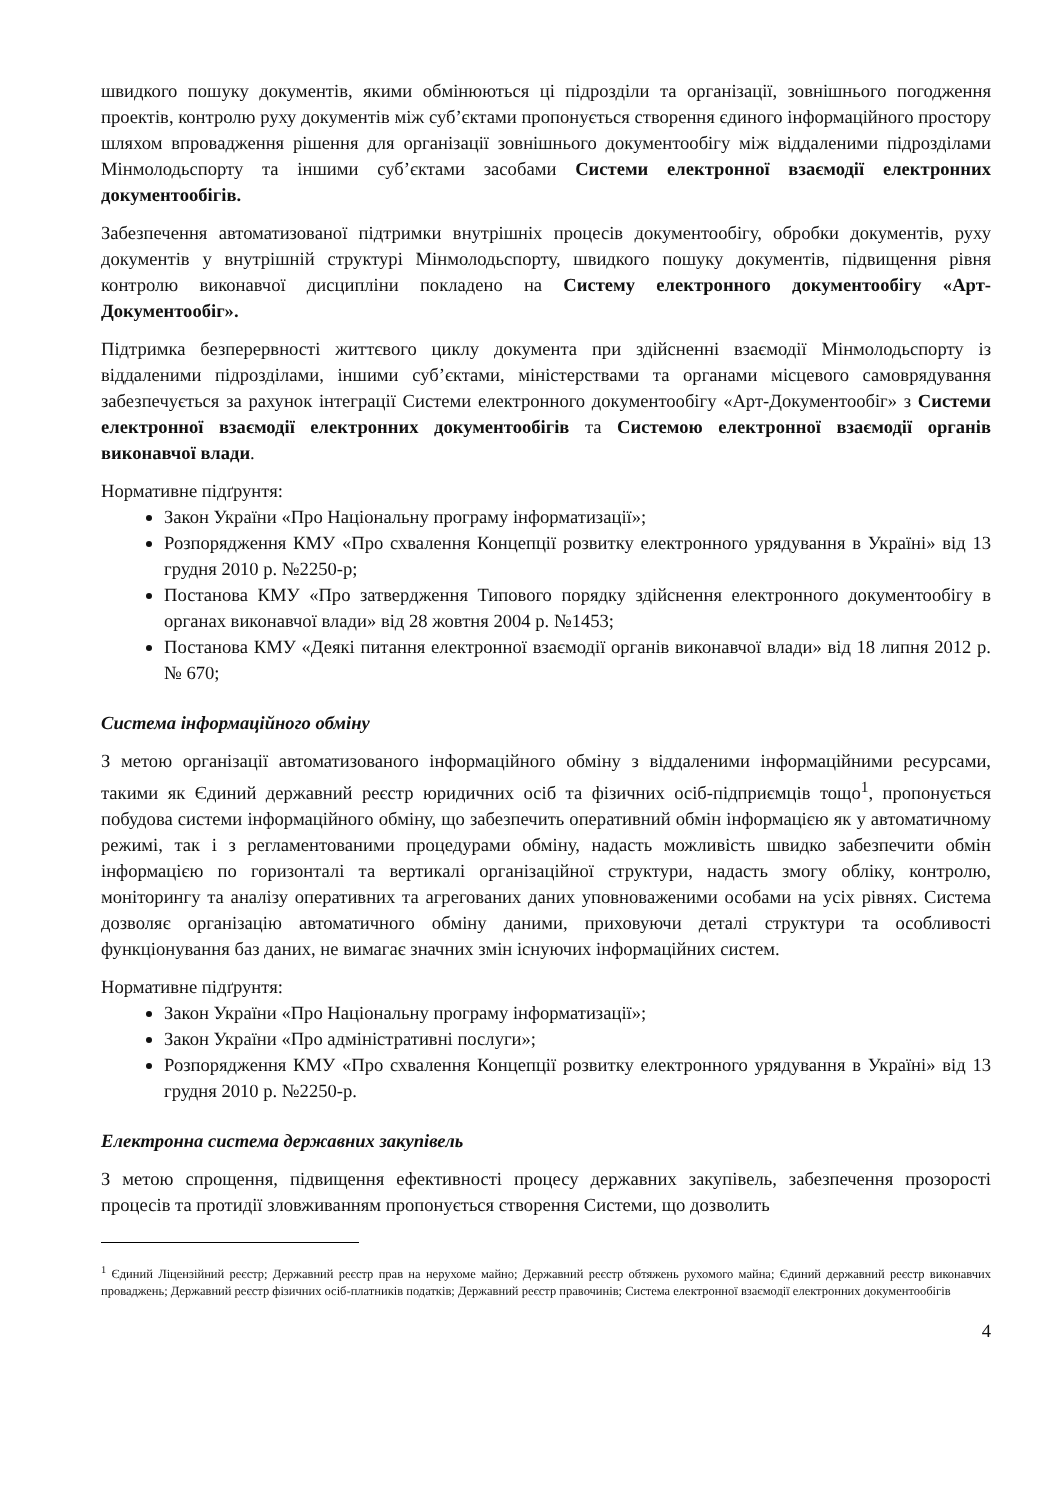швидкого пошуку документів, якими обмінюються ці підрозділи та організації, зовнішнього погодження проектів, контролю руху документів між суб’єктами пропонується створення єдиного інформаційного простору шляхом впровадження рішення для організації зовнішнього документообігу між віддаленими підрозділами Мінмолодьспорту та іншими суб’єктами засобами Системи електронної взаємодії електронних документообігів.
Забезпечення автоматизованої підтримки внутрішніх процесів документообігу, обробки документів, руху документів у внутрішній структурі Мінмолодьспорту, швидкого пошуку документів, підвищення рівня контролю виконавчої дисципліни покладено на Систему електронного документообігу «Арт-Документообіг».
Підтримка безперервності життєвого циклу документа при здійсненні взаємодії Мінмолодьспорту із віддаленими підрозділами, іншими суб’єктами, міністерствами та органами місцевого самоврядування забезпечується за рахунок інтеграції Системи електронного документообігу «Арт-Документообіг» з Системи електронної взаємодії електронних документообігів та Системою електронної взаємодії органів виконавчої влади.
Нормативне підґрунтя:
Закон України «Про Національну програму інформатизації»;
Розпорядження КМУ «Про схвалення Концепції розвитку електронного урядування в Україні» від 13 грудня 2010 р. №2250-р;
Постанова КМУ «Про затвердження Типового порядку здійснення електронного документообігу в органах виконавчої влади» від 28 жовтня 2004 р. №1453;
Постанова КМУ «Деякі питання електронної взаємодії органів виконавчої влади» від 18 липня 2012 р. № 670;
Система інформаційного обміну
З метою організації автоматизованого інформаційного обміну з віддаленими інформаційними ресурсами, такими як Єдиний державний реєстр юридичних осіб та фізичних осіб-підприємців тощо<sup>1</sup>, пропонується побудова системи інформаційного обміну, що забезпечить оперативний обмін інформацією як у автоматичному режимі, так і з регламентованими процедурами обміну, надасть можливість швидко забезпечити обмін інформацією по горизонталі та вертикалі організаційної структури, надасть змогу обліку, контролю, моніторингу та аналізу оперативних та агрегованих даних уповноваженими особами на усіх рівнях. Система дозволяє організацію автоматичного обміну даними, приховуючи деталі структури та особливості функціонування баз даних, не вимагає значних змін існуючих інформаційних систем.
Нормативне підґрунтя:
Закон України «Про Національну програму інформатизації»;
Закон України «Про адміністративні послуги»;
Розпорядження КМУ «Про схвалення Концепції розвитку електронного урядування в Україні» від 13 грудня 2010 р. №2250-р.
Електронна система державних закупівель
З метою спрощення, підвищення ефективності процесу державних закупівель, забезпечення прозорості процесів та протидії зловживанням пропонується створення Системи, що дозволить
<sup>1</sup> Єдиний Ліцензійний реєстр; Державний реєстр прав на нерухоме майно; Державний реєстр обтяжень рухомого майна; Єдиний державний реєстр виконавчих проваджень; Державний реєстр фізичних осіб-платників податків; Державний реєстр правочинів; Система електронної взаємодії електронних документообігів
4